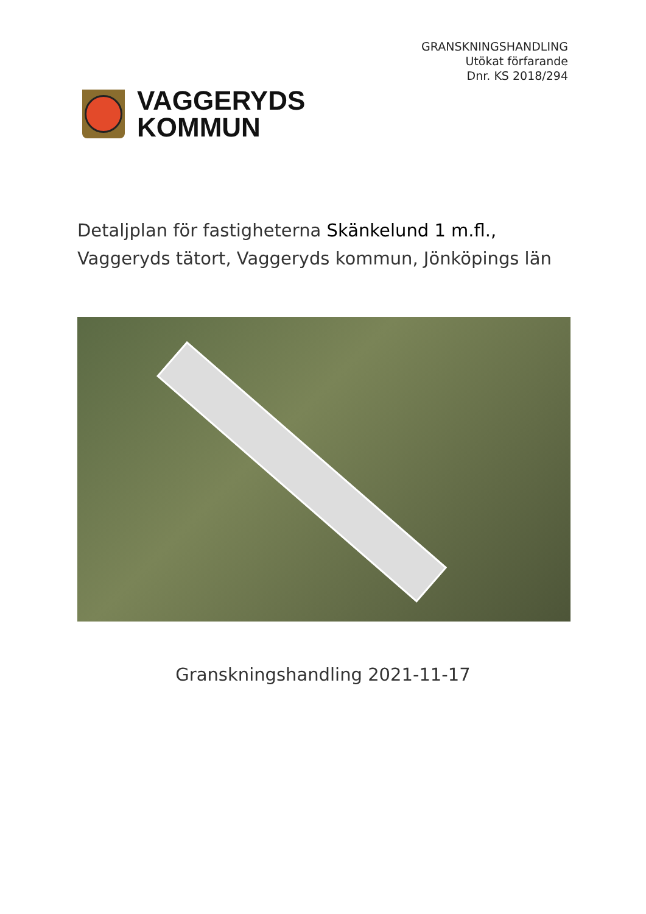GRANSKNINGSHANDLING
Utökat förfarande
Dnr. KS 2018/294
VAGGERYDS
KOMMUN
Detaljplan för fastigheterna Skänkelund 1 m.fl.,
Vaggeryds tätort, Vaggeryds kommun, Jönköpings län
Granskningshandling 2021-11-17